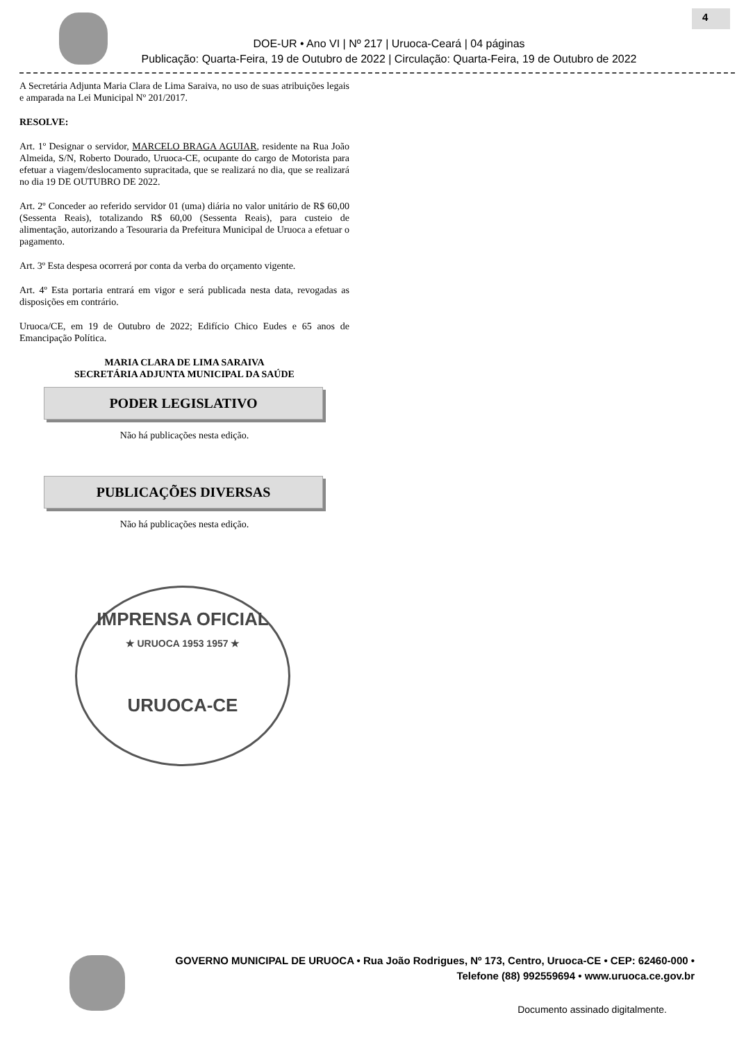4
DOE-UR • Ano VI | Nº 217 | Uruoca-Ceará | 04 páginas
Publicação: Quarta-Feira, 19 de Outubro de 2022 | Circulação: Quarta-Feira, 19 de Outubro de 2022
A Secretária Adjunta Maria Clara de Lima Saraiva, no uso de suas atribuições legais e amparada na Lei Municipal Nº 201/2017.
RESOLVE:
Art. 1º Designar o servidor, MARCELO BRAGA AGUIAR, residente na Rua João Almeida, S/N, Roberto Dourado, Uruoca-CE, ocupante do cargo de Motorista para efetuar a viagem/deslocamento supracitada, que se realizará no dia, que se realizará no dia 19 DE OUTUBRO DE 2022.
Art. 2º Conceder ao referido servidor 01 (uma) diária no valor unitário de R$ 60,00 (Sessenta Reais), totalizando R$ 60,00 (Sessenta Reais), para custeio de alimentação, autorizando a Tesouraria da Prefeitura Municipal de Uruoca a efetuar o pagamento.
Art. 3º Esta despesa ocorrerá por conta da verba do orçamento vigente.
Art. 4º Esta portaria entrará em vigor e será publicada nesta data, revogadas as disposições em contrário.
Uruoca/CE, em 19 de Outubro de 2022; Edifício Chico Eudes e 65 anos de Emancipação Política.
MARIA CLARA DE LIMA SARAIVA
SECRETÁRIA ADJUNTA MUNICIPAL DA SAÚDE
PODER LEGISLATIVO
Não há publicações nesta edição.
PUBLICAÇÕES DIVERSAS
Não há publicações nesta edição.
IMPRENSA OFICIAL
★ URUOCA 1953 1957 ★
URUOCA-CE
GOVERNO MUNICIPAL DE URUOCA • Rua João Rodrigues, Nº 173, Centro, Uruoca-CE • CEP: 62460-000 • Telefone (88) 992559694 • www.uruoca.ce.gov.br
Documento assinado digitalmente.